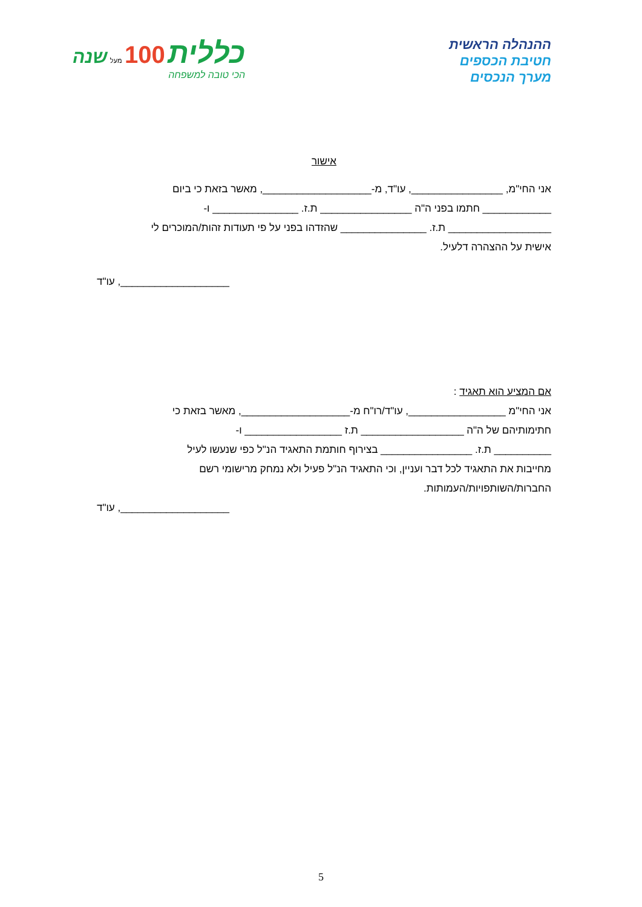ההנהלה הראשית
חטיבת הכספים
מערך הנכסים
כללית 100 מעל שנה
הכי טובה למשפחה
אישור
אני החי"מ, ________________, עו"ד, מ-___________________, מאשר בזאת כי ביום
____________ חתמו בפני ה"ה ________________ ת.ז. _______________ ו-
__________________ ת.ז. _______________ שהזדהו בפני על פי תעודות זהות/המוכרים לי
אישית על ההצהרה דלעיל.
___________________, עו"ד
אם המציע הוא תאגיד :
אני החי"מ _________________, עו"ד/רו"ח מ-___________________, מאשר בזאת כי
חתימותיהם של ה"ה __________________ ת.ז _________________ ו-
__________ ת.ז. ________________ בצירוף חותמת התאגיד הנ"ל כפי שנעשו לעיל
מחייבות את התאגיד לכל דבר ועניין, וכי התאגיד הנ"ל פעיל ולא נמחק מרישומי רשם
החברות/השותפויות/העמותות.
___________________, עו"ד
5